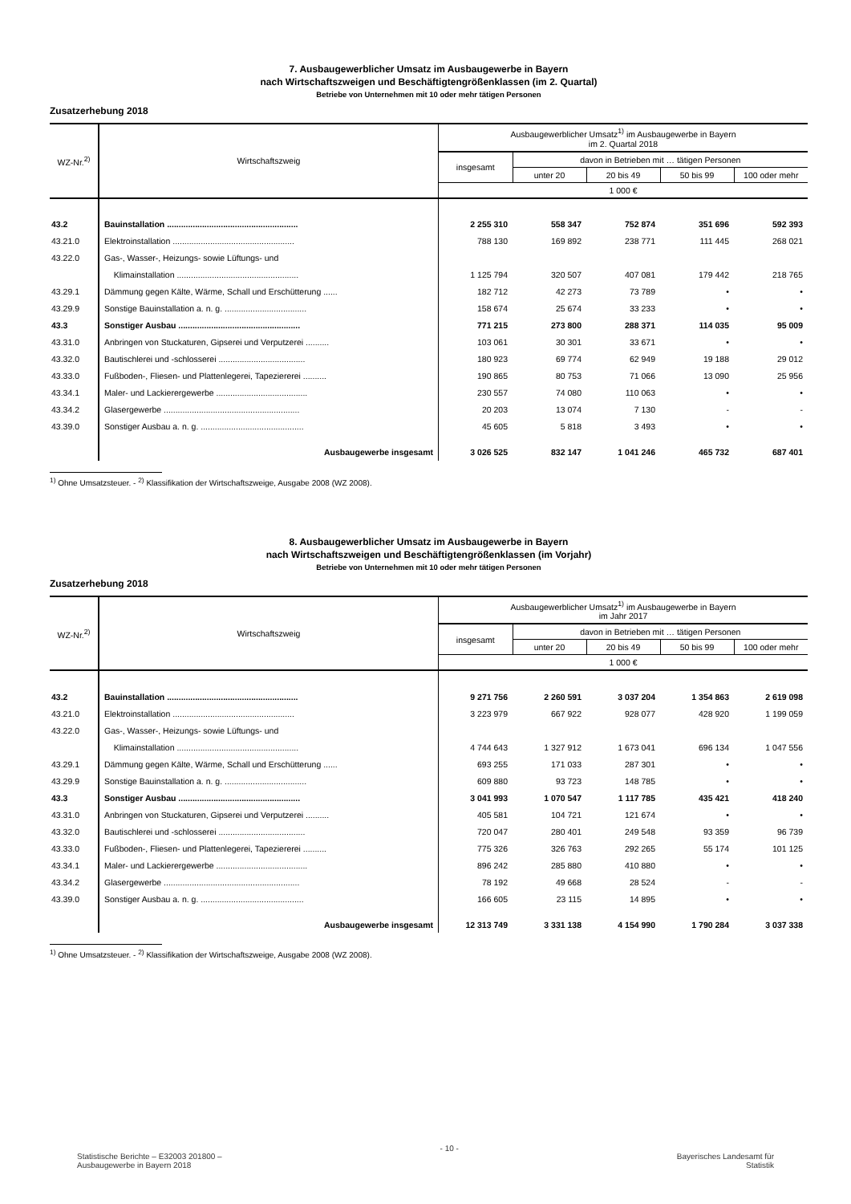7. Ausbaugewerblicher Umsatz im Ausbaugewerbe in Bayern
nach Wirtschaftszweigen und Beschäftigtengrößenklassen (im 2. Quartal)
Betriebe von Unternehmen mit 10 oder mehr tätigen Personen
Zusatzerhebung 2018
| WZ-Nr.<sup>2)</sup> | Wirtschaftszweig | Ausbaugewerblicher Umsatz<sup>1)</sup> im Ausbaugewerbe in Bayern im 2. Quartal 2018 | | | | |
| --- | --- | --- | --- | --- | --- | --- |
| | | insgesamt | davon in Betrieben mit … tätigen Personen | | | |
| | | | unter 20 | 20 bis 49 | 50 bis 99 | 100 oder mehr |
| | | 1 000 € | | | | |
| 43.2 | Bauinstallation ........................................................ | 2 255 310 | 558 347 | 752 874 | 351 696 | 592 393 |
| 43.21.0 | Elektroinstallation .................................................... | 788 130 | 169 892 | 238 771 | 111 445 | 268 021 |
| 43.22.0 | Gas-, Wasser-, Heizungs- sowie Lüftungs- und | | | | | |
| | Klimainstallation .................................................... | 1 125 794 | 320 507 | 407 081 | 179 442 | 218 765 |
| 43.29.1 | Dämmung gegen Kälte, Wärme, Schall und Erschütterung ...... | 182 712 | 42 273 | 73 789 | • | • |
| 43.29.9 | Sonstige Bauinstallation a. n. g. ................................... | 158 674 | 25 674 | 33 233 | • | • |
| 43.3 | Sonstiger Ausbau .................................................... | 771 215 | 273 800 | 288 371 | 114 035 | 95 009 |
| 43.31.0 | Anbringen von Stuckaturen, Gipserei und Verputzerei .......... | 103 061 | 30 301 | 33 671 | • | • |
| 43.32.0 | Bautischlerei und -schlosserei ..................................... | 180 923 | 69 774 | 62 949 | 19 188 | 29 012 |
| 43.33.0 | Fußboden-, Fliesen- und Plattenlegerei, Tapeziererei .......... | 190 865 | 80 753 | 71 066 | 13 090 | 25 956 |
| 43.34.1 | Maler- und Lackierergewerbe ....................................... | 230 557 | 74 080 | 110 063 | • | • |
| 43.34.2 | Glasergewerbe .......................................................... | 20 203 | 13 074 | 7 130 | - | - |
| 43.39.0 | Sonstiger Ausbau a. n. g. ............................................ | 45 605 | 5 818 | 3 493 | • | • |
| | Ausbaugewerbe insgesamt | 3 026 525 | 832 147 | 1 041 246 | 465 732 | 687 401 |
<sup>1)</sup> Ohne Umsatzsteuer. - <sup>2)</sup> Klassifikation der Wirtschaftszweige, Ausgabe 2008 (WZ 2008).
8. Ausbaugewerblicher Umsatz im Ausbaugewerbe in Bayern
nach Wirtschaftszweigen und Beschäftigtengrößenklassen (im Vorjahr)
Betriebe von Unternehmen mit 10 oder mehr tätigen Personen
Zusatzerhebung 2018
| WZ-Nr.<sup>2)</sup> | Wirtschaftszweig | Ausbaugewerblicher Umsatz<sup>1)</sup> im Ausbaugewerbe in Bayern im Jahr 2017 | | | | |
| --- | --- | --- | --- | --- | --- | --- |
| | | insgesamt | davon in Betrieben mit … tätigen Personen | | | |
| | | | unter 20 | 20 bis 49 | 50 bis 99 | 100 oder mehr |
| | | 1 000 € | | | | |
| 43.2 | Bauinstallation ........................................................ | 9 271 756 | 2 260 591 | 3 037 204 | 1 354 863 | 2 619 098 |
| 43.21.0 | Elektroinstallation .................................................... | 3 223 979 | 667 922 | 928 077 | 428 920 | 1 199 059 |
| 43.22.0 | Gas-, Wasser-, Heizungs- sowie Lüftungs- und | | | | | |
| | Klimainstallation .................................................... | 4 744 643 | 1 327 912 | 1 673 041 | 696 134 | 1 047 556 |
| 43.29.1 | Dämmung gegen Kälte, Wärme, Schall und Erschütterung ...... | 693 255 | 171 033 | 287 301 | • | • |
| 43.29.9 | Sonstige Bauinstallation a. n. g. ................................... | 609 880 | 93 723 | 148 785 | • | • |
| 43.3 | Sonstiger Ausbau .................................................... | 3 041 993 | 1 070 547 | 1 117 785 | 435 421 | 418 240 |
| 43.31.0 | Anbringen von Stuckaturen, Gipserei und Verputzerei .......... | 405 581 | 104 721 | 121 674 | • | • |
| 43.32.0 | Bautischlerei und -schlosserei ..................................... | 720 047 | 280 401 | 249 548 | 93 359 | 96 739 |
| 43.33.0 | Fußboden-, Fliesen- und Plattenlegerei, Tapeziererei .......... | 775 326 | 326 763 | 292 265 | 55 174 | 101 125 |
| 43.34.1 | Maler- und Lackierergewerbe ....................................... | 896 242 | 285 880 | 410 880 | • | • |
| 43.34.2 | Glasergewerbe .......................................................... | 78 192 | 49 668 | 28 524 | - | - |
| 43.39.0 | Sonstiger Ausbau a. n. g. ............................................ | 166 605 | 23 115 | 14 895 | • | • |
| | Ausbaugewerbe insgesamt | 12 313 749 | 3 331 138 | 4 154 990 | 1 790 284 | 3 037 338 |
<sup>1)</sup> Ohne Umsatzsteuer. - <sup>2)</sup> Klassifikation der Wirtschaftszweige, Ausgabe 2008 (WZ 2008).
Statistische Berichte – E32003 201800 –
Ausbaugewerbe in Bayern 2018
- 10 -
Bayerisches Landesamt für
Statistik